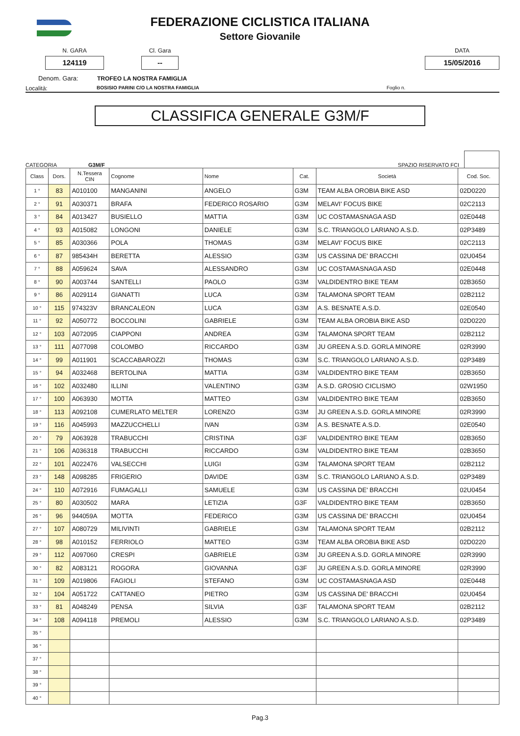FEDERAZIONE CICLISTICA ITALIANA
Settore Giovanile
N. GARA
124119
Cl. Gara
--
DATA
15/05/2016
Denom. Gara: TROFEO LA NOSTRA FAMIGLIA
Località: BOSISIO PARINI C/O LA NOSTRA FAMIGLIA Foglio n.
CLASSIFICA GENERALE G3M/F
CATEGORIA G3M/F SPAZIO RISERVATO FCI
| Class | Dors. | N.Tessera CIN | Cognome | Nome | Cat. | Società | Cod. Soc. |
| --- | --- | --- | --- | --- | --- | --- | --- |
| 1 ° | 83 | A010100 | MANGANINI | ANGELO | G3M | TEAM ALBA OROBIA BIKE ASD | 02D0220 |
| 2 ° | 91 | A030371 | BRAFA | FEDERICO ROSARIO | G3M | MELAVI' FOCUS BIKE | 02C2113 |
| 3 ° | 84 | A013427 | BUSIELLO | MATTIA | G3M | UC COSTAMASNAGA ASD | 02E0448 |
| 4 ° | 93 | A015082 | LONGONI | DANIELE | G3M | S.C. TRIANGOLO LARIANO A.S.D. | 02P3489 |
| 5 ° | 85 | A030366 | POLA | THOMAS | G3M | MELAVI' FOCUS BIKE | 02C2113 |
| 6 ° | 87 | 985434H | BERETTA | ALESSIO | G3M | US CASSINA DE' BRACCHI | 02U0454 |
| 7 ° | 88 | A059624 | SAVA | ALESSANDRO | G3M | UC COSTAMASNAGA ASD | 02E0448 |
| 8 ° | 90 | A003744 | SANTELLI | PAOLO | G3M | VALDIDENTRO BIKE TEAM | 02B3650 |
| 9 ° | 86 | A029114 | GIANATTI | LUCA | G3M | TALAMONA SPORT TEAM | 02B2112 |
| 10 ° | 115 | 974323V | BRANCALEON | LUCA | G3M | A.S. BESNATE A.S.D. | 02E0540 |
| 11 ° | 92 | A050772 | BOCCOLINI | GABRIELE | G3M | TEAM ALBA OROBIA BIKE ASD | 02D0220 |
| 12 ° | 103 | A072095 | CIAPPONI | ANDREA | G3M | TALAMONA SPORT TEAM | 02B2112 |
| 13 ° | 111 | A077098 | COLOMBO | RICCARDO | G3M | JU GREEN A.S.D. GORLA MINORE | 02R3990 |
| 14 ° | 99 | A011901 | SCACCABAROZZI | THOMAS | G3M | S.C. TRIANGOLO LARIANO A.S.D. | 02P3489 |
| 15 ° | 94 | A032468 | BERTOLINA | MATTIA | G3M | VALDIDENTRO BIKE TEAM | 02B3650 |
| 16 ° | 102 | A032480 | ILLINI | VALENTINO | G3M | A.S.D. GROSIO CICLISMO | 02W1950 |
| 17 ° | 100 | A063930 | MOTTA | MATTEO | G3M | VALDIDENTRO BIKE TEAM | 02B3650 |
| 18 ° | 113 | A092108 | CUMERLATO MELTER | LORENZO | G3M | JU GREEN A.S.D. GORLA MINORE | 02R3990 |
| 19 ° | 116 | A045993 | MAZZUCCHELLI | IVAN | G3M | A.S. BESNATE A.S.D. | 02E0540 |
| 20 ° | 79 | A063928 | TRABUCCHI | CRISTINA | G3F | VALDIDENTRO BIKE TEAM | 02B3650 |
| 21 ° | 106 | A036318 | TRABUCCHI | RICCARDO | G3M | VALDIDENTRO BIKE TEAM | 02B3650 |
| 22 ° | 101 | A022476 | VALSECCHI | LUIGI | G3M | TALAMONA SPORT TEAM | 02B2112 |
| 23 ° | 148 | A098285 | FRIGERIO | DAVIDE | G3M | S.C. TRIANGOLO LARIANO A.S.D. | 02P3489 |
| 24 ° | 110 | A072916 | FUMAGALLI | SAMUELE | G3M | US CASSINA DE' BRACCHI | 02U0454 |
| 25 ° | 80 | A030502 | MARA | LETIZIA | G3F | VALDIDENTRO BIKE TEAM | 02B3650 |
| 26 ° | 96 | 944059A | MOTTA | FEDERICO | G3M | US CASSINA DE' BRACCHI | 02U0454 |
| 27 ° | 107 | A080729 | MILIVINTI | GABRIELE | G3M | TALAMONA SPORT TEAM | 02B2112 |
| 28 ° | 98 | A010152 | FERRIOLO | MATTEO | G3M | TEAM ALBA OROBIA BIKE ASD | 02D0220 |
| 29 ° | 112 | A097060 | CRESPI | GABRIELE | G3M | JU GREEN A.S.D. GORLA MINORE | 02R3990 |
| 30 ° | 82 | A083121 | ROGORA | GIOVANNA | G3F | JU GREEN A.S.D. GORLA MINORE | 02R3990 |
| 31 ° | 109 | A019806 | FAGIOLI | STEFANO | G3M | UC COSTAMASNAGA ASD | 02E0448 |
| 32 ° | 104 | A051722 | CATTANEO | PIETRO | G3M | US CASSINA DE' BRACCHI | 02U0454 |
| 33 ° | 81 | A048249 | PENSA | SILVIA | G3F | TALAMONA SPORT TEAM | 02B2112 |
| 34 ° | 108 | A094118 | PREMOLI | ALESSIO | G3M | S.C. TRIANGOLO LARIANO A.S.D. | 02P3489 |
| 35 ° | | | | | | | |
| 36 ° | | | | | | | |
| 37 ° | | | | | | | |
| 38 ° | | | | | | | |
| 39 ° | | | | | | | |
| 40 ° | | | | | | | |
Pag.3